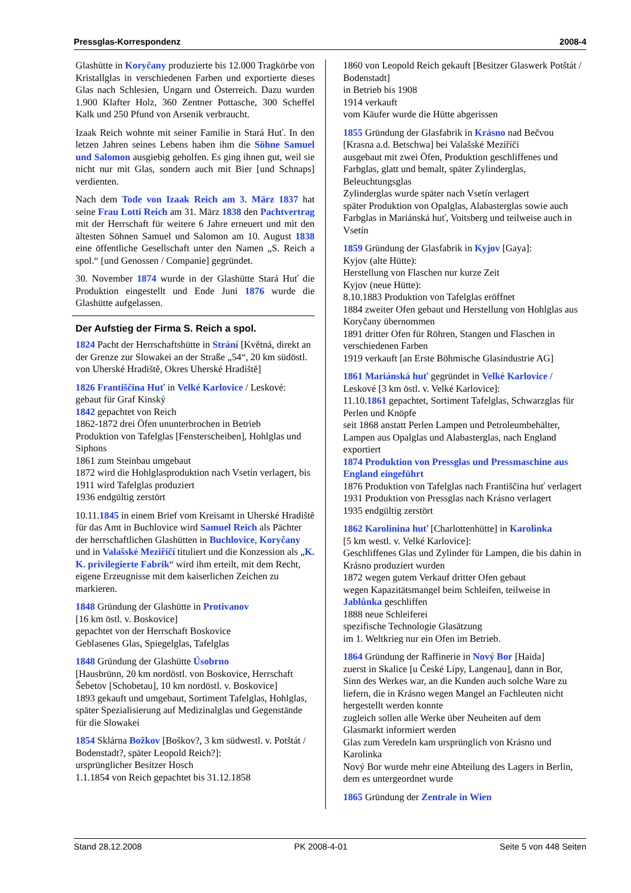Pressglas-Korrespondenz 2008-4
Glashütte in Koryčany produzierte bis 12.000 Tragkörbe von Kristallglas in verschiedenen Farben und exportierte dieses Glas nach Schlesien, Ungarn und Österreich. Dazu wurden 1.900 Klafter Holz, 360 Zentner Pottasche, 300 Scheffel Kalk und 250 Pfund von Arsenik verbraucht.
Izaak Reich wohnte mit seiner Familie in Stará Huť. In den letzen Jahren seines Lebens haben ihm die Söhne Samuel und Salomon ausgiebig geholfen. Es ging ihnen gut, weil sie nicht nur mit Glas, sondern auch mit Bier [und Schnaps] verdienten.
Nach dem Tode von Izaak Reich am 3. März 1837 hat seine Frau Lotti Reich am 31. März 1838 den Pachtvertrag mit der Herrschaft für weitere 6 Jahre erneuert und mit den ältesten Söhnen Samuel und Salomon am 10. August 1838 eine öffentliche Gesellschaft unter den Namen „S. Reich a spol.“ [und Genossen / Companie] gegründet.
30. November 1874 wurde in der Glashütte Stará Huť die Produktion eingestellt und Ende Juni 1876 wurde die Glashütte aufgelassen.
Der Aufstieg der Firma S. Reich a spol.
1824 Pacht der Herrschaftshütte in Strání [Květná, direkt an der Grenze zur Slowakei an der Straße „54“, 20 km südöstl. von Uherské Hradiště, Okres Uherské Hradiště]
1826 Františčina Huť in Velké Karlovice / Leskové:
gebaut für Graf Kinský
1842 gepachtet von Reich
1862-1872 drei Öfen ununterbrochen in Betrieb
Produktion von Tafelglas [Fensterscheiben], Hohlglas und Siphons
1861 zum Steinbau umgebaut
1872 wird die Hohlglasproduktion nach Vsetín verlagert, bis 1911 wird Tafelglas produziert
1936 endgültig zerstört
10.11.1845 in einem Brief vom Kreisamt in Uherské Hradiště für das Amt in Buchlovice wird Samuel Reich als Pächter der herrschaftlichen Glashütten in Buchlovice, Koryčany und in Valašské Meziříčí tituliert und die Konzession als „K. K. privilegierte Fabrik“ wird ihm erteilt, mit dem Recht, eigene Erzeugnisse mit dem kaiserlichen Zeichen zu markieren.
1848 Gründung der Glashütte in Protivanov
[16 km östl. v. Boskovice]
gepachtet von der Herrschaft Boskovice
Geblasenes Glas, Spiegelglas, Tafelglas
1848 Gründung der Glashütte Úsobrno
[Hausbrünn, 20 km nordöstl. von Boskovice, Herrschaft Šebetov [Schobetau], 10 km nordöstl. v. Boskovice]
1893 gekauft und umgebaut, Sortiment Tafelglas, Hohlglas, später Spezialisierung auf Medizinalglas und Gegenstände für die Slowakei
1854 Sklárna Božkov [Boškov?, 3 km südwestl. v. Potštát / Bodenstadt?, später Leopold Reich?]:
ursprünglicher Besitzer Hosch
1.1.1854 von Reich gepachtet bis 31.12.1858
1860 von Leopold Reich gekauft [Besitzer Glaswerk Potštát / Bodenstadt]
in Betrieb bis 1908
1914 verkauft
vom Käufer wurde die Hütte abgerissen
1855 Gründung der Glasfabrik in Krásno nad Bečvou [Krasna a.d. Betschwa] bei Valašské Meziříčí
ausgebaut mit zwei Öfen, Produktion geschliffenes und Farbglas, glatt und bemalt, später Zylinderglas, Beleuchtungsglas
Zylinderglas wurde später nach Vsetín verlagert
später Produktion von Opalglas, Alabasterglas sowie auch Farbglas in Mariánská huť, Voitsberg und teilweise auch in Vsetín
1859 Gründung der Glasfabrik in Kyjov [Gaya]:
Kyjov (alte Hütte):
Herstellung von Flaschen nur kurze Zeit
Kyjov (neue Hütte):
8.10.1883 Produktion von Tafelglas eröffnet
1884 zweiter Ofen gebaut und Herstellung von Hohlglas aus Koryčany übernommen
1891 dritter Ofen für Röhren, Stangen und Flaschen in verschiedenen Farben
1919 verkauft [an Erste Böhmische Glasindustrie AG]
1861 Mariánská huť gegründet in Velké Karlovice / Leskové [3 km östl. v. Velké Karlovice]:
11.10.1861 gepachtet, Sortiment Tafelglas, Schwarzglas für Perlen und Knöpfe
seit 1868 anstatt Perlen Lampen und Petroleumbehälter, Lampen aus Opalglas und Alabasterglas, nach England exportiert
1874 Produktion von Pressglas und Pressmaschine aus England eingeführt
1876 Produktion von Tafelglas nach Františčina huť verlagert
1931 Produktion von Pressglas nach Krásno verlagert
1935 endgültig zerstört
1862 Karolinina huť [Charlottenhütte] in Karolinka
[5 km westl. v. Velké Karlovice]:
Geschliffenes Glas und Zylinder für Lampen, die bis dahin in Krásno produziert wurden
1872 wegen gutem Verkauf dritter Ofen gebaut
wegen Kapazitätsmangel beim Schleifen, teilweise in Jablůnka geschliffen
1888 neue Schleiferei
spezifische Technologie Glasätzung
im 1. Weltkrieg nur ein Ofen im Betrieb.
1864 Gründung der Raffinerie in Nový Bor [Haida]
zuerst in Skalice [u České Lípy, Langenau], dann in Bor, Sinn des Werkes war, an die Kunden auch solche Ware zu liefern, die in Krásno wegen Mangel an Fachleuten nicht hergestellt werden konnte
zugleich sollen alle Werke über Neuheiten auf dem Glasmarkt informiert werden
Glas zum Veredeln kam ursprünglich von Krásno und Karolinka
Nový Bor wurde mehr eine Abteilung des Lagers in Berlin, dem es untergeordnet wurde
1865 Gründung der Zentrale in Wien
Stand 28.12.2008 PK 2008-4-01 Seite 5 von 448 Seiten